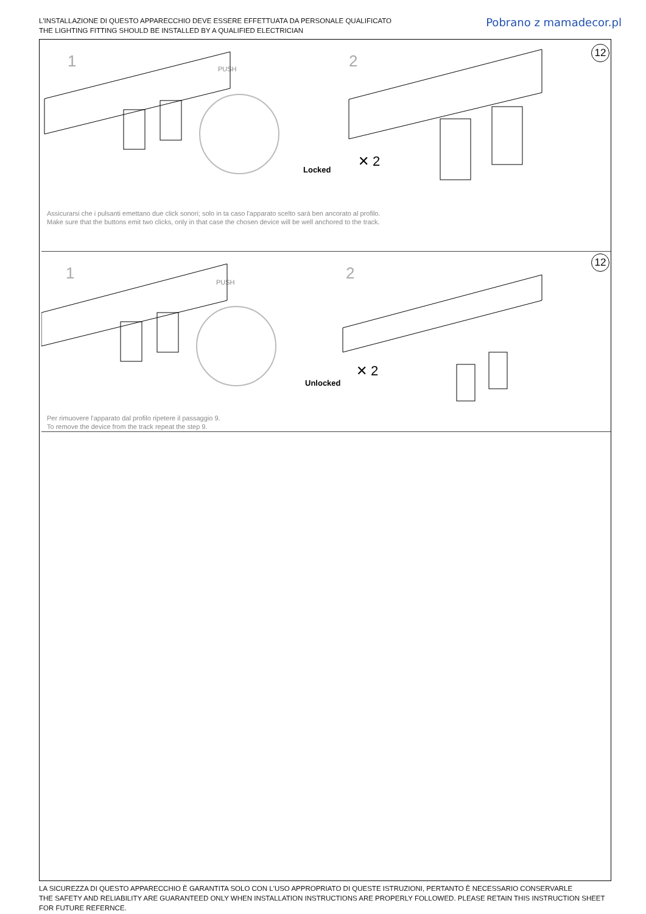L'INSTALLAZIONE DI QUESTO APPARECCHIO DEVE ESSERE EFFETTUATA DA PERSONALE QUALIFICATO
THE LIGHTING FITTING SHOULD BE INSTALLED BY A QUALIFIED ELECTRICIAN
Pobrano z mamadecor.pl
1 PUSH 2
12
✕ 2
Locked
Assicurarsi che i pulsanti emettano due click sonori; solo in ta caso l'apparato scelto sarà ben ancorato al profilo.
Make sure that the buttons emit two clicks, only in that case the chosen device will be well anchored to the track.
1 PUSH 2
12
✕ 2
Unlocked
Per rimuovere l'apparato dal profilo ripetere il passaggio 9.
To remove the device from the track repeat the step 9.
LA SICUREZZA DI QUESTO APPARECCHIO È GARANTITA SOLO CON L'USO APPROPRIATO DI QUESTE ISTRUZIONI, PERTANTO È NECESSARIO CONSERVARLE
THE SAFETY AND RELIABILITY ARE GUARANTEED ONLY WHEN INSTALLATION INSTRUCTIONS ARE PROPERLY FOLLOWED. PLEASE RETAIN THIS INSTRUCTION SHEET FOR FUTURE REFERNCE.